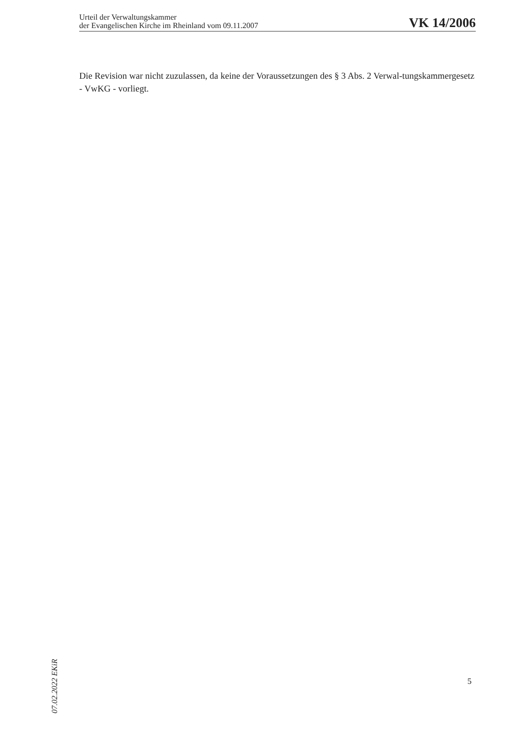Urteil der Verwaltungskammer
der Evangelischen Kirche im Rheinland vom 09.11.2007
VK 14/2006
Die Revision war nicht zuzulassen, da keine der Voraussetzungen des § 3 Abs. 2 Verwal-tungskammergesetz - VwKG - vorliegt.
07.02.2022 EKiR
5